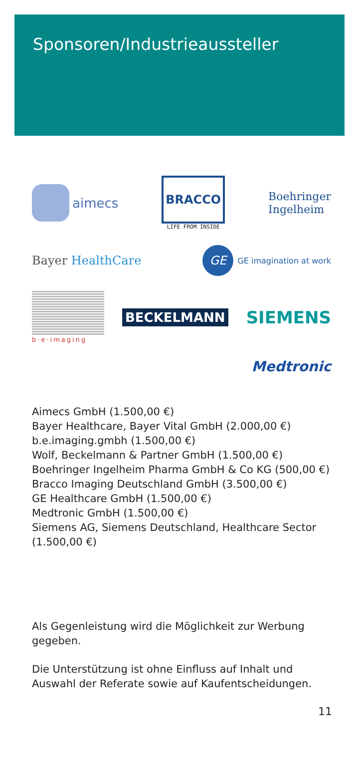Sponsoren/Industrieaussteller
aimecs
BRACCO
LIFE FROM INSIDE
Boehringer
Ingelheim
Bayer HealthCare
GE
GE imagination at work
b·e·imaging
BECKELMANN
SIEMENS
Medtronic
Aimecs GmbH (1.500,00 €)
Bayer Healthcare, Bayer Vital GmbH (2.000,00 €)
b.e.imaging.gmbh (1.500,00 €)
Wolf, Beckelmann & Partner GmbH (1.500,00 €)
Boehringer Ingelheim Pharma GmbH & Co KG (500,00 €)
Bracco Imaging Deutschland GmbH (3.500,00 €)
GE Healthcare GmbH (1.500,00 €)
Medtronic GmbH (1.500,00 €)
Siemens AG, Siemens Deutschland, Healthcare Sector (1.500,00 €)
Als Gegenleistung wird die Möglichkeit zur Werbung gegeben.
Die Unterstützung ist ohne Einfluss auf Inhalt und Auswahl der Referate sowie auf Kaufentscheidungen.
11